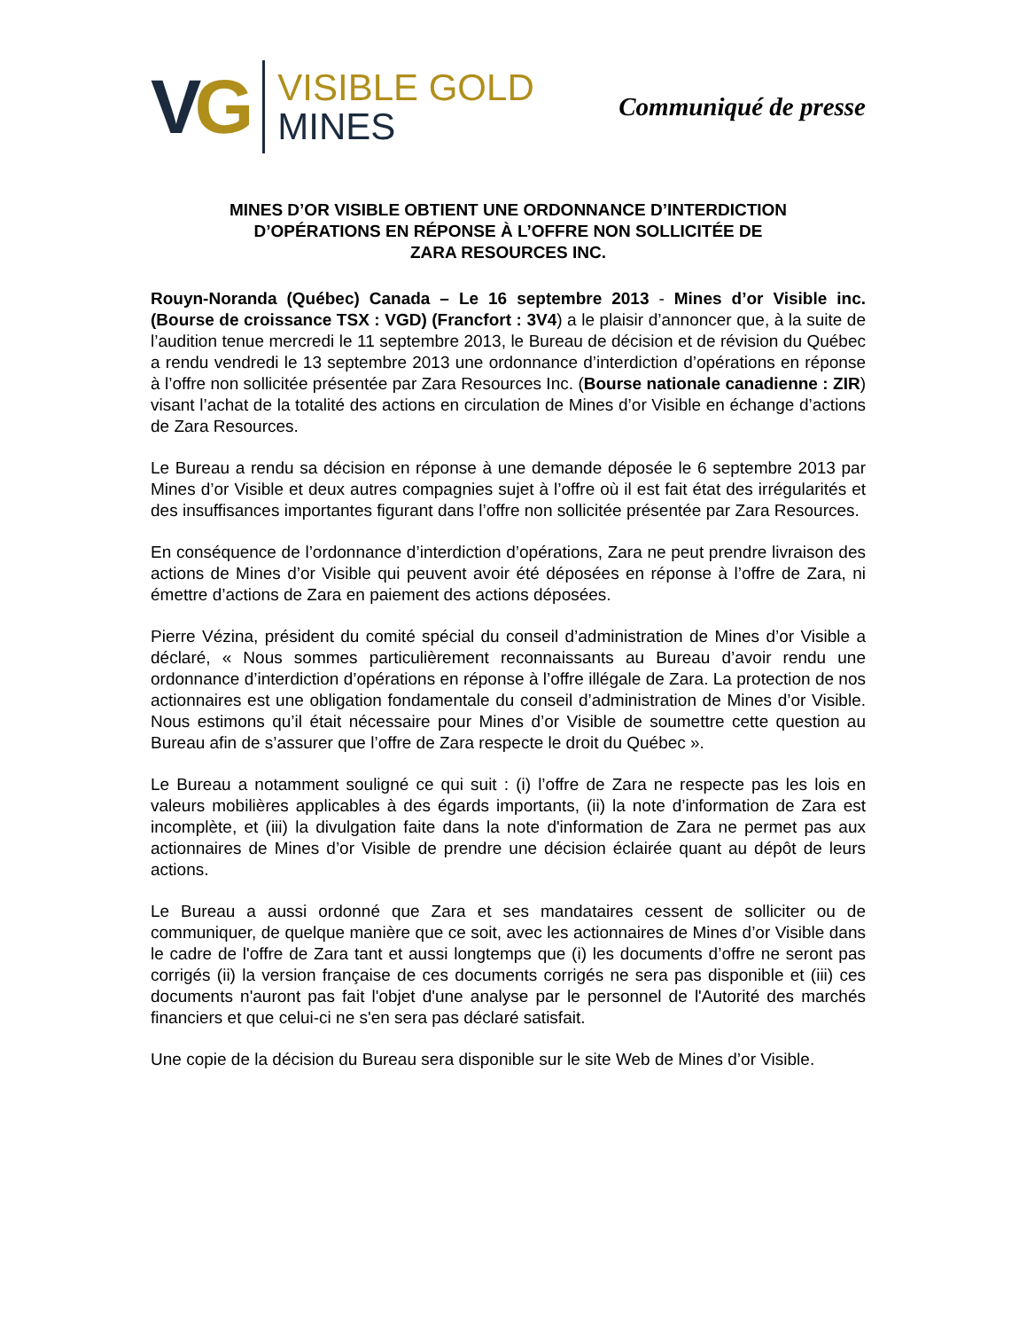VG
VISIBLE GOLD
MINES
Communiqué de presse
MINES D’OR VISIBLE OBTIENT UNE ORDONNANCE D’INTERDICTION
D’OPÉRATIONS EN RÉPONSE À L’OFFRE NON SOLLICITÉE DE
ZARA RESOURCES INC.
Rouyn-Noranda (Québec) Canada – Le 16 septembre 2013 - Mines d’or Visible inc. (Bourse de croissance TSX : VGD) (Francfort : 3V4) a le plaisir d’annoncer que, à la suite de l’audition tenue mercredi le 11 septembre 2013, le Bureau de décision et de révision du Québec a rendu vendredi le 13 septembre 2013 une ordonnance d’interdiction d’opérations en réponse à l’offre non sollicitée présentée par Zara Resources Inc. (Bourse nationale canadienne : ZIR) visant l’achat de la totalité des actions en circulation de Mines d’or Visible en échange d’actions de Zara Resources.
Le Bureau a rendu sa décision en réponse à une demande déposée le 6 septembre 2013 par Mines d’or Visible et deux autres compagnies sujet à l’offre où il est fait état des irrégularités et des insuffisances importantes figurant dans l’offre non sollicitée présentée par Zara Resources.
En conséquence de l’ordonnance d’interdiction d’opérations, Zara ne peut prendre livraison des actions de Mines d’or Visible qui peuvent avoir été déposées en réponse à l’offre de Zara, ni émettre d’actions de Zara en paiement des actions déposées.
Pierre Vézina, président du comité spécial du conseil d’administration de Mines d’or Visible a déclaré, « Nous sommes particulièrement reconnaissants au Bureau d’avoir rendu une ordonnance d’interdiction d’opérations en réponse à l’offre illégale de Zara. La protection de nos actionnaires est une obligation fondamentale du conseil d’administration de Mines d’or Visible. Nous estimons qu’il était nécessaire pour Mines d’or Visible de soumettre cette question au Bureau afin de s’assurer que l’offre de Zara respecte le droit du Québec ».
Le Bureau a notamment souligné ce qui suit : (i) l’offre de Zara ne respecte pas les lois en valeurs mobilières applicables à des égards importants, (ii) la note d’information de Zara est incomplète, et (iii) la divulgation faite dans la note d'information de Zara ne permet pas aux actionnaires de Mines d’or Visible de prendre une décision éclairée quant au dépôt de leurs actions.
Le Bureau a aussi ordonné que Zara et ses mandataires cessent de solliciter ou de communiquer, de quelque manière que ce soit, avec les actionnaires de Mines d’or Visible dans le cadre de l'offre de Zara tant et aussi longtemps que (i) les documents d’offre ne seront pas corrigés (ii) la version française de ces documents corrigés ne sera pas disponible et (iii) ces documents n'auront pas fait l'objet d'une analyse par le personnel de l'Autorité des marchés financiers et que celui-ci ne s'en sera pas déclaré satisfait.
Une copie de la décision du Bureau sera disponible sur le site Web de Mines d’or Visible.